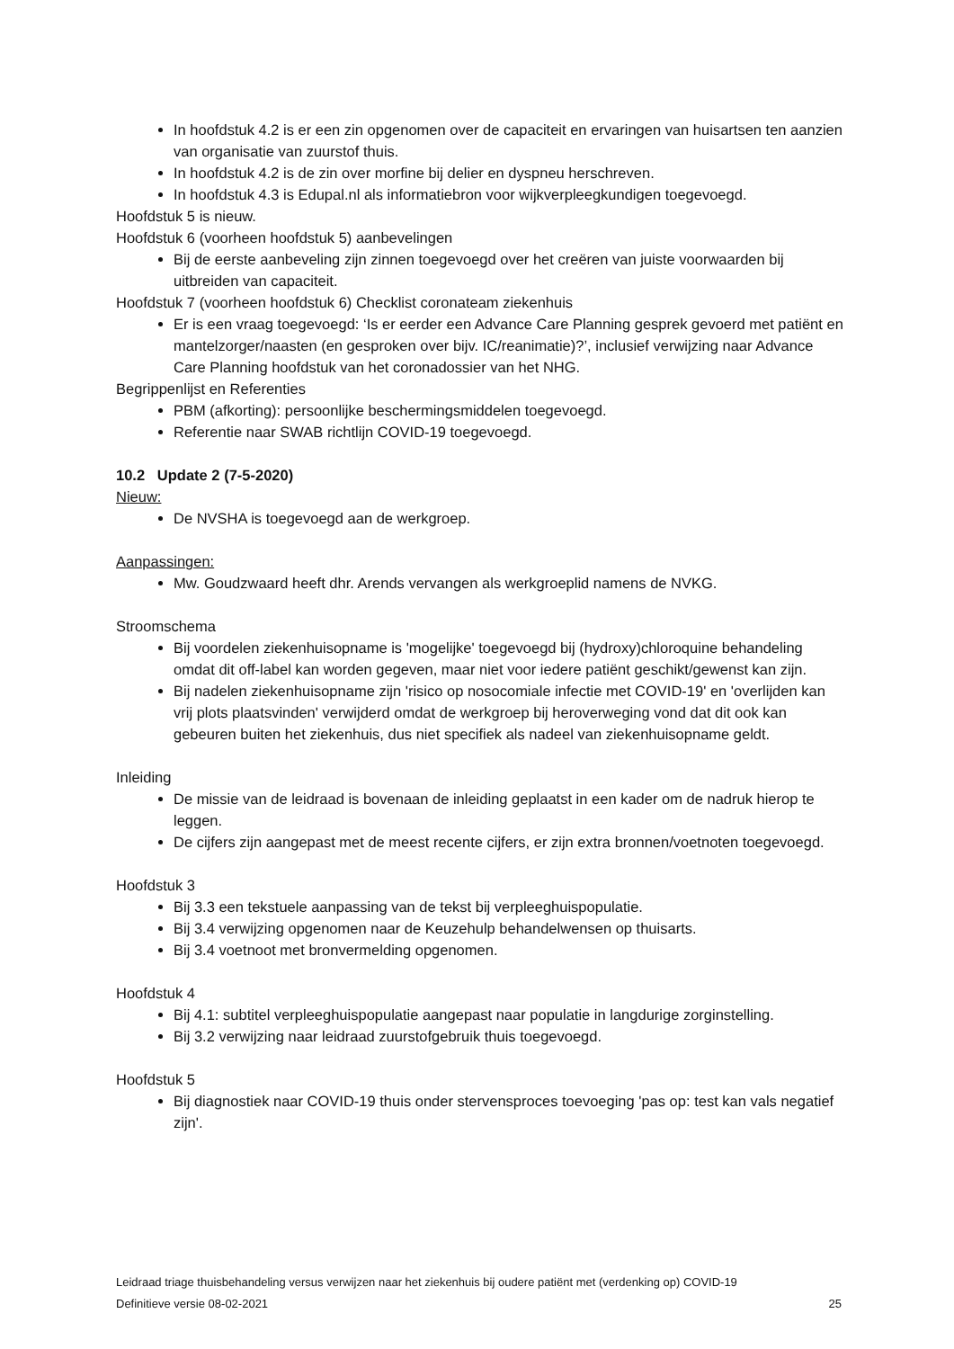In hoofdstuk 4.2 is er een zin opgenomen over de capaciteit en ervaringen van huisartsen ten aanzien van organisatie van zuurstof thuis.
In hoofdstuk 4.2 is de zin over morfine bij delier en dyspneu herschreven.
In hoofdstuk 4.3 is Edupal.nl als informatiebron voor wijkverpleegkundigen toegevoegd.
Hoofdstuk 5 is nieuw.
Hoofdstuk 6 (voorheen hoofdstuk 5) aanbevelingen
Bij de eerste aanbeveling zijn zinnen toegevoegd over het creëren van juiste voorwaarden bij uitbreiden van capaciteit.
Hoofdstuk 7 (voorheen hoofdstuk 6) Checklist coronateam ziekenhuis
Er is een vraag toegevoegd: ‘Is er eerder een Advance Care Planning gesprek gevoerd met patiënt en mantelzorger/naasten (en gesproken over bijv. IC/reanimatie)?’, inclusief verwijzing naar Advance Care Planning hoofdstuk van het coronadossier van het NHG.
Begrippenlijst en Referenties
PBM (afkorting): persoonlijke beschermingsmiddelen toegevoegd.
Referentie naar SWAB richtlijn COVID-19 toegevoegd.
10.2 Update 2 (7-5-2020)
Nieuw:
De NVSHA is toegevoegd aan de werkgroep.
Aanpassingen:
Mw. Goudzwaard heeft dhr. Arends vervangen als werkgroeplid namens de NVKG.
Stroomschema
Bij voordelen ziekenhuisopname is 'mogelijke' toegevoegd bij (hydroxy)chloroquine behandeling omdat dit off-label kan worden gegeven, maar niet voor iedere patiënt geschikt/gewenst kan zijn.
Bij nadelen ziekenhuisopname zijn 'risico op nosocomiale infectie met COVID-19' en 'overlijden kan vrij plots plaatsvinden' verwijderd omdat de werkgroep bij heroverweging vond dat dit ook kan gebeuren buiten het ziekenhuis, dus niet specifiek als nadeel van ziekenhuisopname geldt.
Inleiding
De missie van de leidraad is bovenaan de inleiding geplaatst in een kader om de nadruk hierop te leggen.
De cijfers zijn aangepast met de meest recente cijfers, er zijn extra bronnen/voetnoten toegevoegd.
Hoofdstuk 3
Bij 3.3 een tekstuele aanpassing van de tekst bij verpleeghuispopulatie.
Bij 3.4 verwijzing opgenomen naar de Keuzehulp behandelwensen op thuisarts.
Bij 3.4 voetnoot met bronvermelding opgenomen.
Hoofdstuk 4
Bij 4.1: subtitel verpleeghuispopulatie aangepast naar populatie in langdurige zorginstelling.
Bij 3.2 verwijzing naar leidraad zuurstofgebruik thuis toegevoegd.
Hoofdstuk 5
Bij diagnostiek naar COVID-19 thuis onder stervensproces toevoeging 'pas op: test kan vals negatief zijn'.
Leidraad triage thuisbehandeling versus verwijzen naar het ziekenhuis bij oudere patiënt met (verdenking op) COVID-19
Definitieve versie 08-02-2021 25